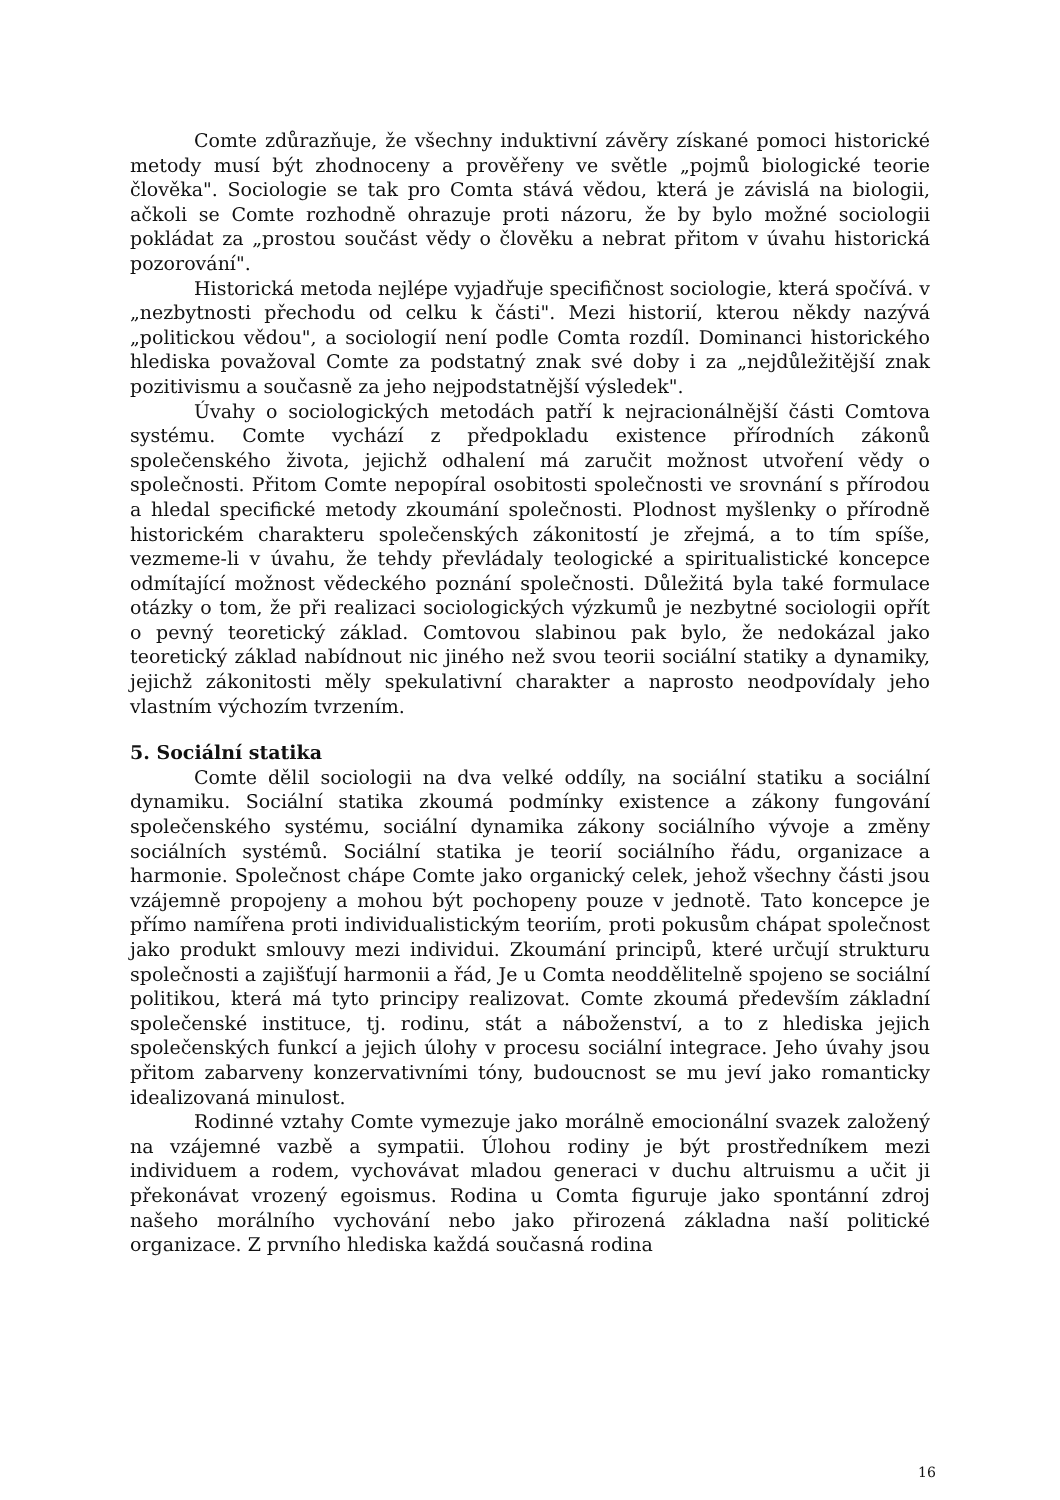Comte zdůrazňuje, že všechny induktivní závěry získané pomoci historické metody musí být zhodnoceny a prověřeny ve světle „pojmů biologické teorie člověka". Sociologie se tak pro Comta stává vědou, která je závislá na biologii, ačkoli se Comte rozhodně ohrazuje proti názoru, že by bylo možné sociologii pokládat za „prostou součást vědy o člověku a nebrat přitom v úvahu historická pozorování".
Historická metoda nejlépe vyjadřuje specifičnost sociologie, která spočívá. v „nezbytnosti přechodu od celku k části". Mezi historií, kterou někdy nazývá „politickou vědou", a sociologií není podle Comta rozdíl. Dominanci historického hlediska považoval Comte za podstatný znak své doby i za „nejdůležitější znak pozitivismu a současně za jeho nejpodstatnější výsledek".
Úvahy o sociologických metodách patří k nejracionálnější části Comtova systému. Comte vychází z předpokladu existence přírodních zákonů společenského života, jejichž odhalení má zaručit možnost utvoření vědy o společnosti. Přitom Comte nepopíral osobitosti společnosti ve srovnání s přírodou a hledal specifické metody zkoumání společnosti. Plodnost myšlenky o přírodně historickém charakteru společenských zákonitostí je zřejmá, a to tím spíše, vezmeme-li v úvahu, že tehdy převládaly teologické a spiritualistické koncepce odmítající možnost vědeckého poznání společnosti. Důležitá byla také formulace otázky o tom, že při realizaci sociologických výzkumů je nezbytné sociologii opřít o pevný teoretický základ. Comtovou slabinou pak bylo, že nedokázal jako teoretický základ nabídnout nic jiného než svou teorii sociální statiky a dynamiky, jejichž zákonitosti měly spekulativní charakter a naprosto neodpovídaly jeho vlastním výchozím tvrzením.
5. Sociální statika
Comte dělil sociologii na dva velké oddíly, na sociální statiku a sociální dynamiku. Sociální statika zkoumá podmínky existence a zákony fungování společenského systému, sociální dynamika zákony sociálního vývoje a změny sociálních systémů. Sociální statika je teorií sociálního řádu, organizace a harmonie. Společnost chápe Comte jako organický celek, jehož všechny části jsou vzájemně propojeny a mohou být pochopeny pouze v jednotě. Tato koncepce je přímo namířena proti individualistickým teoriím, proti pokusům chápat společnost jako produkt smlouvy mezi individui. Zkoumání principů, které určují strukturu společnosti a zajišťují harmonii a řád, Je u Comta neoddělitelně spojeno se sociální politikou, která má tyto principy realizovat. Comte zkoumá především základní společenské instituce, tj. rodinu, stát a náboženství, a to z hlediska jejich společenských funkcí a jejich úlohy v procesu sociální integrace. Jeho úvahy jsou přitom zabarveny konzervativními tóny, budoucnost se mu jeví jako romanticky idealizovaná minulost.
Rodinné vztahy Comte vymezuje jako morálně emocionální svazek založený na vzájemné vazbě a sympatii. Úlohou rodiny je být prostředníkem mezi individuem a rodem, vychovávat mladou generaci v duchu altruismu a učit ji překonávat vrozený egoismus. Rodina u Comta figuruje jako spontánní zdroj našeho morálního vychování nebo jako přirozená základna naší politické organizace. Z prvního hlediska každá současná rodina
16